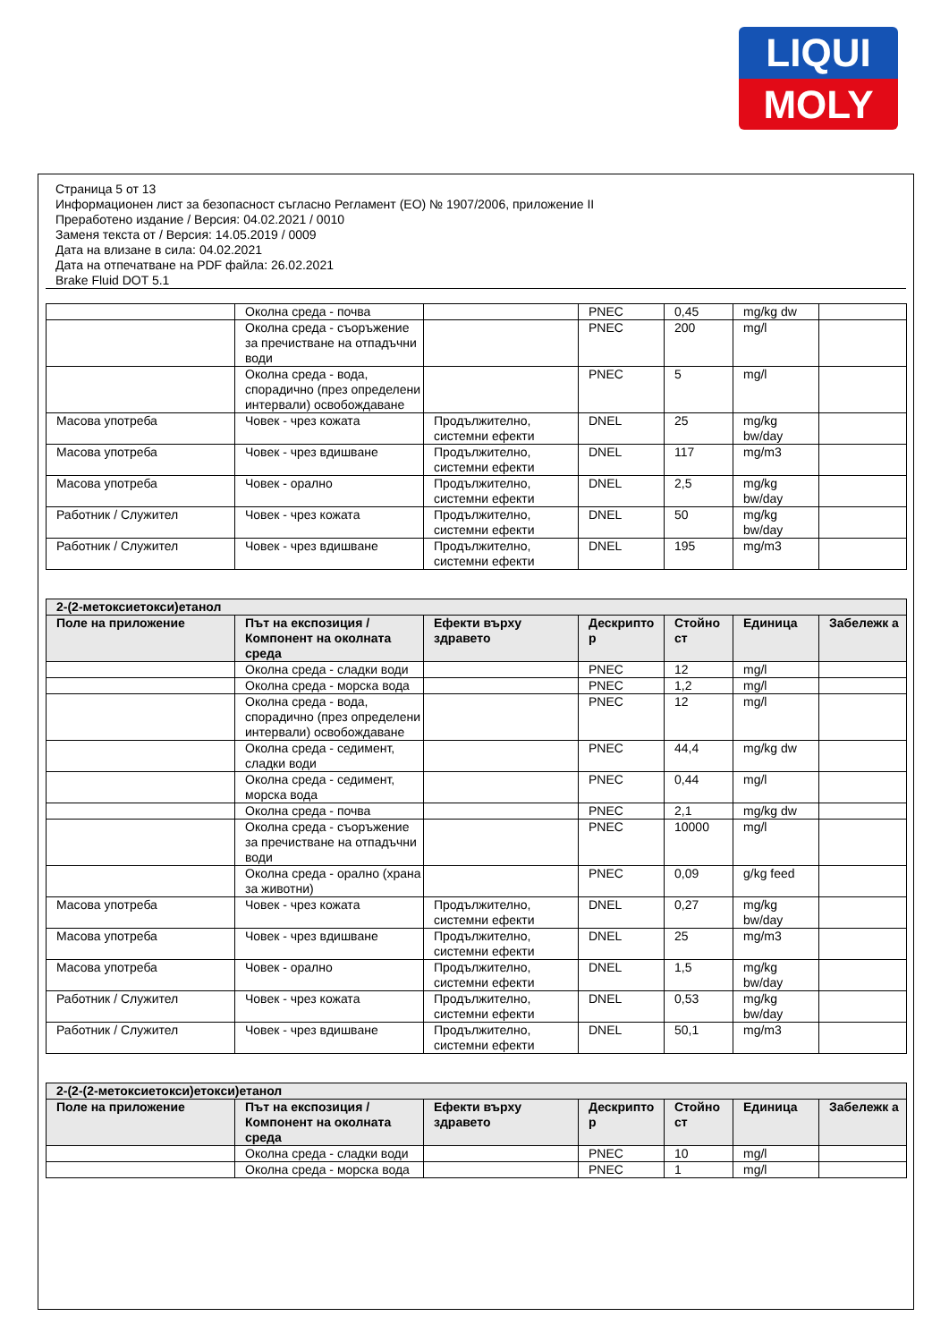LIQUI
MOLY
Страница 5 от 13
Информационен лист за безопасност съгласно Регламент (ЕО) № 1907/2006, приложение II
Преработено издание / Версия: 04.02.2021 / 0010
Заменя текста от / Версия: 14.05.2019 / 0009
Дата на влизане в сила: 04.02.2021
Дата на отпечатване на PDF файла: 26.02.2021
Brake Fluid DOT 5.1
| | Околна среда - почва | | PNEC | 0,45 | mg/kg dw | |
| | Околна среда - съоръжение за пречистване на отпадъчни води | | PNEC | 200 | mg/l | |
| | Околна среда - вода, спорадично (през определени интервали) освобождаване | | PNEC | 5 | mg/l | |
| Масова употреба | Човек - чрез кожата | Продължително, системни ефекти | DNEL | 25 | mg/kg bw/day | |
| Масова употреба | Човек - чрез вдишване | Продължително, системни ефекти | DNEL | 117 | mg/m3 | |
| Масова употреба | Човек - орално | Продължително, системни ефекти | DNEL | 2,5 | mg/kg bw/day | |
| Работник / Служител | Човек - чрез кожата | Продължително, системни ефекти | DNEL | 50 | mg/kg bw/day | |
| Работник / Служител | Човек - чрез вдишване | Продължително, системни ефекти | DNEL | 195 | mg/m3 | |
| 2-(2-метоксиетокси)етанол | | | | | | |
| --- | --- | --- | --- | --- | --- | --- |
| Поле на приложение | Път на експозиция / Компонент на околната среда | Ефекти върху здравето | Дескрипто р | Стойно ст | Единица | Забележк а |
| | Околна среда - сладки води | | PNEC | 12 | mg/l | |
| | Околна среда - морска вода | | PNEC | 1,2 | mg/l | |
| | Околна среда - вода, спорадично (през определени интервали) освобождаване | | PNEC | 12 | mg/l | |
| | Околна среда - седимент, сладки води | | PNEC | 44,4 | mg/kg dw | |
| | Околна среда - седимент, морска вода | | PNEC | 0,44 | mg/l | |
| | Околна среда - почва | | PNEC | 2,1 | mg/kg dw | |
| | Околна среда - съоръжение за пречистване на отпадъчни води | | PNEC | 10000 | mg/l | |
| | Околна среда - орално (храна за животни) | | PNEC | 0,09 | g/kg feed | |
| Масова употреба | Човек - чрез кожата | Продължително, системни ефекти | DNEL | 0,27 | mg/kg bw/day | |
| Масова употреба | Човек - чрез вдишване | Продължително, системни ефекти | DNEL | 25 | mg/m3 | |
| Масова употреба | Човек - орално | Продължително, системни ефекти | DNEL | 1,5 | mg/kg bw/day | |
| Работник / Служител | Човек - чрез кожата | Продължително, системни ефекти | DNEL | 0,53 | mg/kg bw/day | |
| Работник / Служител | Човек - чрез вдишване | Продължително, системни ефекти | DNEL | 50,1 | mg/m3 | |
| 2-(2-(2-метоксиетокси)етокси)етанол | | | | | | |
| --- | --- | --- | --- | --- | --- | --- |
| Поле на приложение | Път на експозиция / Компонент на околната среда | Ефекти върху здравето | Дескрипто р | Стойно ст | Единица | Забележк а |
| | Околна среда - сладки води | | PNEC | 10 | mg/l | |
| | Околна среда - морска вода | | PNEC | 1 | mg/l | |